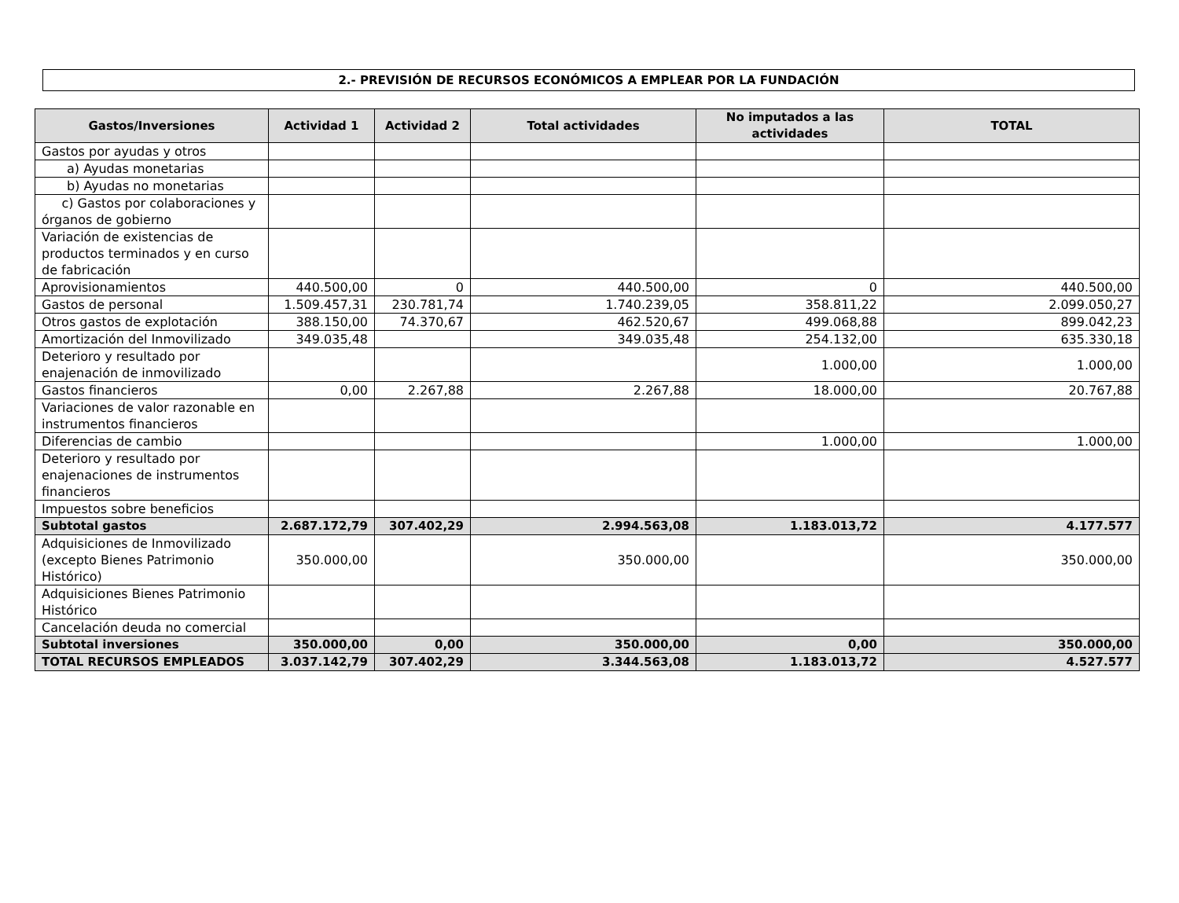2.- PREVISIÓN DE RECURSOS ECONÓMICOS A EMPLEAR POR LA FUNDACIÓN
| Gastos/Inversiones | Actividad 1 | Actividad 2 | Total actividades | No imputados a las actividades | TOTAL |
| --- | --- | --- | --- | --- | --- |
| Gastos por ayudas y otros | | | | | |
| a) Ayudas monetarias | | | | | |
| b) Ayudas no monetarias | | | | | |
| c) Gastos por colaboraciones y órganos de gobierno | | | | | |
| Variación de existencias de productos terminados y en curso de fabricación | | | | | |
| Aprovisionamientos | 440.500,00 | 0 | 440.500,00 | 0 | 440.500,00 |
| Gastos de personal | 1.509.457,31 | 230.781,74 | 1.740.239,05 | 358.811,22 | 2.099.050,27 |
| Otros gastos de explotación | 388.150,00 | 74.370,67 | 462.520,67 | 499.068,88 | 899.042,23 |
| Amortización del Inmovilizado | 349.035,48 | | 349.035,48 | 254.132,00 | 635.330,18 |
| Deterioro y resultado por enajenación de inmovilizado | | | | 1.000,00 | 1.000,00 |
| Gastos financieros | 0,00 | 2.267,88 | 2.267,88 | 18.000,00 | 20.767,88 |
| Variaciones de valor razonable en instrumentos financieros | | | | | |
| Diferencias de cambio | | | | 1.000,00 | 1.000,00 |
| Deterioro y resultado por enajenaciones de instrumentos financieros | | | | | |
| Impuestos sobre beneficios | | | | | |
| Subtotal gastos | 2.687.172,79 | 307.402,29 | 2.994.563,08 | 1.183.013,72 | 4.177.577 |
| Adquisiciones de Inmovilizado (excepto Bienes Patrimonio Histórico) | 350.000,00 | | 350.000,00 | | 350.000,00 |
| Adquisiciones Bienes Patrimonio Histórico | | | | | |
| Cancelación deuda no comercial | | | | | |
| Subtotal inversiones | 350.000,00 | 0,00 | 350.000,00 | 0,00 | 350.000,00 |
| TOTAL RECURSOS EMPLEADOS | 3.037.142,79 | 307.402,29 | 3.344.563,08 | 1.183.013,72 | 4.527.577 |